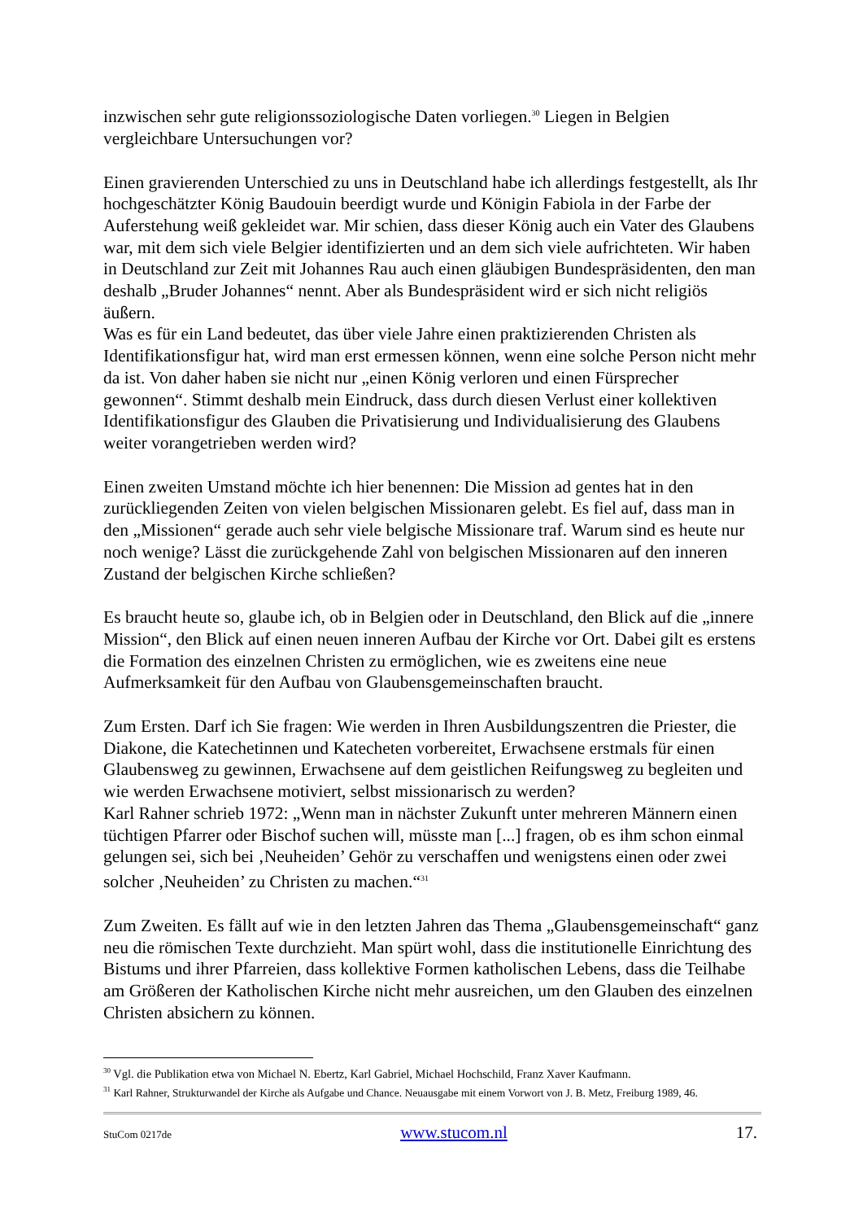inzwischen sehr gute religionssoziologische Daten vorliegen.<sup>30</sup> Liegen in Belgien vergleichbare Untersuchungen vor?
Einen gravierenden Unterschied zu uns in Deutschland habe ich allerdings festgestellt, als Ihr hochgeschätzter König Baudouin beerdigt wurde und Königin Fabiola in der Farbe der Auferstehung weiß gekleidet war. Mir schien, dass dieser König auch ein Vater des Glaubens war, mit dem sich viele Belgier identifizierten und an dem sich viele aufrichteten. Wir haben in Deutschland zur Zeit mit Johannes Rau auch einen gläubigen Bundespräsidenten, den man deshalb „Bruder Johannes“ nennt. Aber als Bundespräsident wird er sich nicht religiös äußern.
Was es für ein Land bedeutet, das über viele Jahre einen praktizierenden Christen als Identifikationsfigur hat, wird man erst ermessen können, wenn eine solche Person nicht mehr da ist. Von daher haben sie nicht nur „einen König verloren und einen Fürsprecher gewonnen“. Stimmt deshalb mein Eindruck, dass durch diesen Verlust einer kollektiven Identifikationsfigur des Glauben die Privatisierung und Individualisierung des Glaubens weiter vorangetrieben werden wird?
Einen zweiten Umstand möchte ich hier benennen: Die Mission ad gentes hat in den zurückliegenden Zeiten von vielen belgischen Missionaren gelebt. Es fiel auf, dass man in den „Missionen“ gerade auch sehr viele belgische Missionare traf. Warum sind es heute nur noch wenige? Lässt die zurückgehende Zahl von belgischen Missionaren auf den inneren Zustand der belgischen Kirche schließen?
Es braucht heute so, glaube ich, ob in Belgien oder in Deutschland, den Blick auf die „innere Mission“, den Blick auf einen neuen inneren Aufbau der Kirche vor Ort. Dabei gilt es erstens die Formation des einzelnen Christen zu ermöglichen, wie es zweitens eine neue Aufmerksamkeit für den Aufbau von Glaubensgemeinschaften braucht.
Zum Ersten. Darf ich Sie fragen: Wie werden in Ihren Ausbildungszentren die Priester, die Diakone, die Katechetinnen und Katecheten vorbereitet, Erwachsene erstmals für einen Glaubensweg zu gewinnen, Erwachsene auf dem geistlichen Reifungsweg zu begleiten und wie werden Erwachsene motiviert, selbst missionarisch zu werden?
Karl Rahner schrieb 1972: „Wenn man in nächster Zukunft unter mehreren Männern einen tüchtigen Pfarrer oder Bischof suchen will, müsste man [...] fragen, ob es ihm schon einmal gelungen sei, sich bei ‚Neuheiden’ Gehör zu verschaffen und wenigstens einen oder zwei solcher ‚Neuheiden’ zu Christen zu machen.“<sup>31</sup>
Zum Zweiten. Es fällt auf wie in den letzten Jahren das Thema „Glaubensgemeinschaft“ ganz neu die römischen Texte durchzieht. Man spürt wohl, dass die institutionelle Einrichtung des Bistums und ihrer Pfarreien, dass kollektive Formen katholischen Lebens, dass die Teilhabe am Größeren der Katholischen Kirche nicht mehr ausreichen, um den Glauben des einzelnen Christen absichern zu können.
<sup>30</sup> Vgl. die Publikation etwa von Michael N. Ebertz, Karl Gabriel, Michael Hochschild, Franz Xaver Kaufmann.
<sup>31</sup> Karl Rahner, Strukturwandel der Kirche als Aufgabe und Chance. Neuausgabe mit einem Vorwort von J. B. Metz, Freiburg 1989, 46.
StuCom 0217de www.stucom.nl 17.